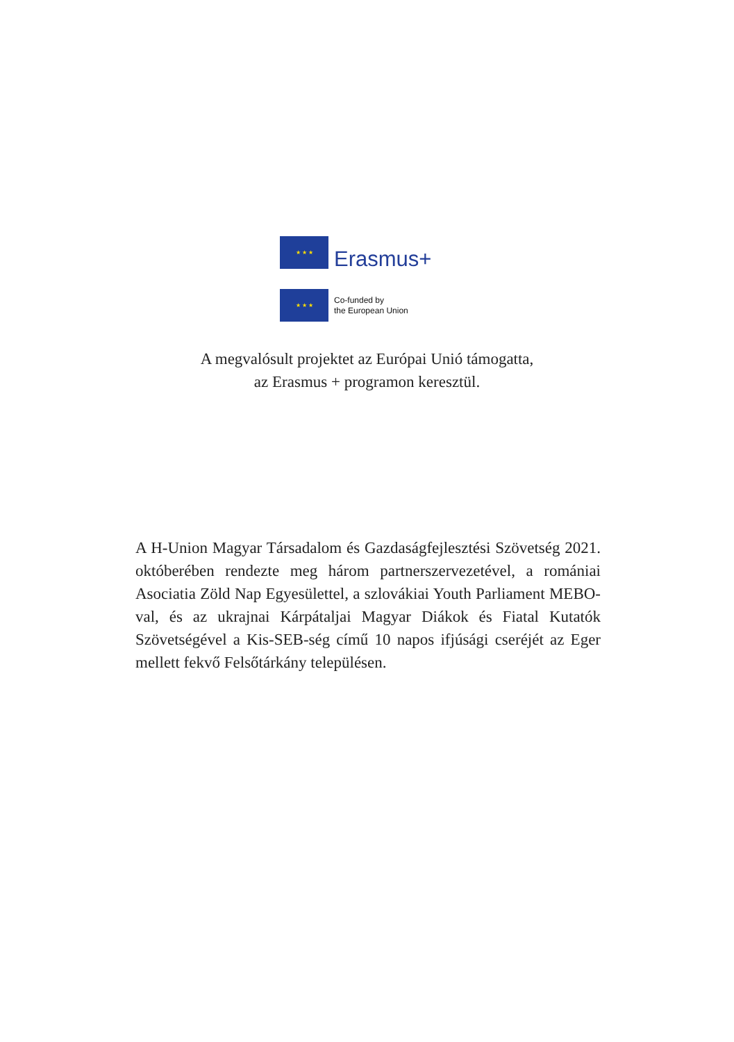★ ★ ★
Erasmus+
★ ★ ★
Co-funded by
the European Union
A megvalósult projektet az Európai Unió támogatta,
az Erasmus + programon keresztül.
A H-Union Magyar Társadalom és Gazdaságfejlesztési Szövetség 2021. októberében rendezte meg három partnerszervezetével, a romániai Asociatia Zöld Nap Egyesülettel, a szlovákiai Youth Parliament MEBO-val, és az ukrajnai Kárpátaljai Magyar Diákok és Fiatal Kutatók Szövetségével a Kis-SEB-ség című 10 napos ifjúsági cseréjét az Eger mellett fekvő Felsőtárkány településen.